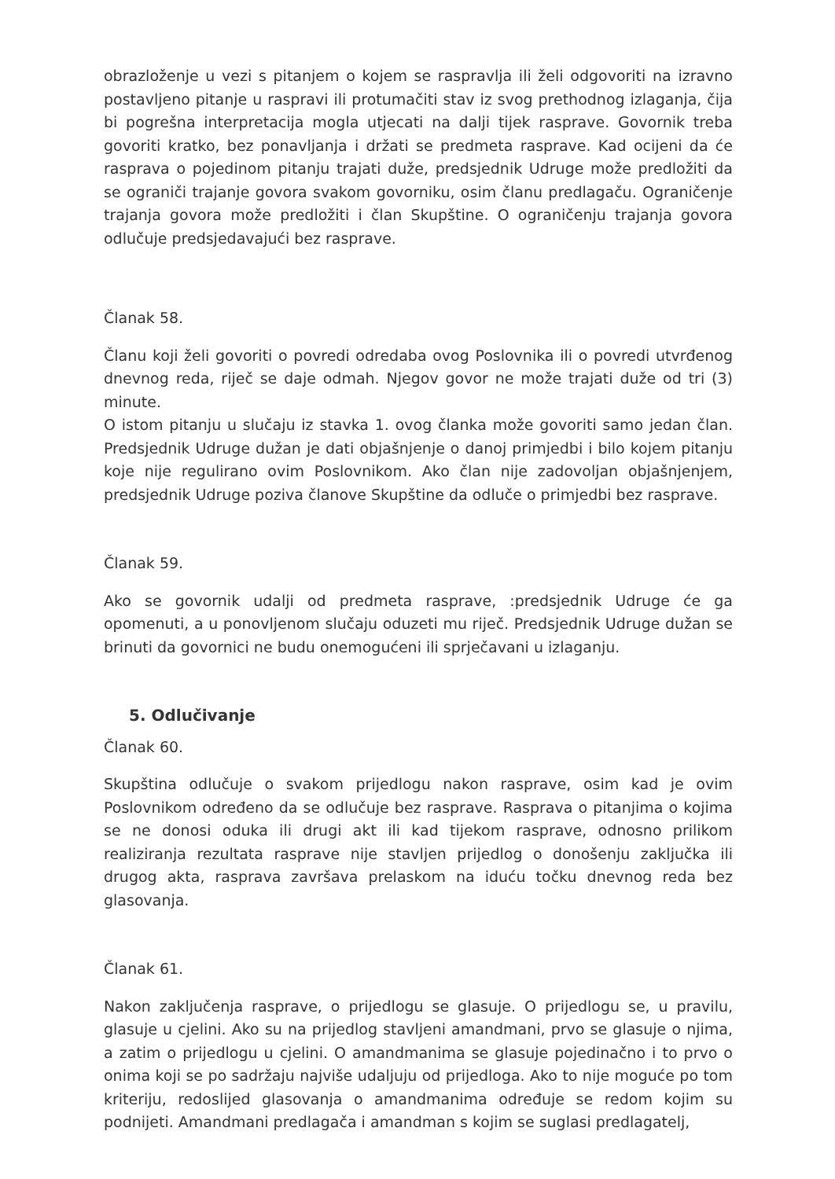obrazloženje u vezi s pitanjem o kojem se raspravlja ili želi odgovoriti na izravno postavljeno pitanje u raspravi ili protumačiti stav iz svog prethodnog izlaganja, čija bi pogrešna interpretacija mogla utjecati na dalji tijek rasprave. Govornik treba govoriti kratko, bez ponavljanja i držati se predmeta rasprave. Kad ocijeni da će rasprava o pojedinom pitanju trajati duže, predsjednik Udruge može predložiti da se ograniči trajanje govora svakom govorniku, osim članu predlagaču. Ograničenje trajanja govora može predložiti i član Skupštine. O ograničenju trajanja govora odlučuje predsjedavajući bez rasprave.
Članak 58.
Članu koji želi govoriti o povredi odredaba ovog Poslovnika ili o povredi utvrđenog dnevnog reda, riječ se daje odmah. Njegov govor ne može trajati duže od tri (3) minute.
O istom pitanju u slučaju iz stavka 1. ovog članka može govoriti samo jedan član. Predsjednik Udruge dužan je dati objašnjenje o danoj primjedbi i bilo kojem pitanju koje nije regulirano ovim Poslovnikom. Ako član nije zadovoljan objašnjenjem, predsjednik Udruge poziva članove Skupštine da odluče o primjedbi bez rasprave.
Članak 59.
Ako se govornik udalji od predmeta rasprave, :predsjednik Udruge će ga opomenuti, a u ponovljenom slučaju oduzeti mu riječ. Predsjednik Udruge dužan se brinuti da govornici ne budu onemogućeni ili sprječavani u izlaganju.
5. Odlučivanje
Članak 60.
Skupština odlučuje o svakom prijedlogu nakon rasprave, osim kad je ovim Poslovnikom određeno da se odlučuje bez rasprave. Rasprava o pitanjima o kojima se ne donosi oduka ili drugi akt ili kad tijekom rasprave, odnosno prilikom realiziranja rezultata rasprave nije stavljen prijedlog o donošenju zaključka ili drugog akta, rasprava završava prelaskom na iduću točku dnevnog reda bez glasovanja.
Članak 61.
Nakon zaključenja rasprave, o prijedlogu se glasuje. O prijedlogu se, u pravilu, glasuje u cjelini. Ako su na prijedlog stavljeni amandmani, prvo se glasuje o njima, a zatim o prijedlogu u cjelini. O amandmanima se glasuje pojedinačno i to prvo o onima koji se po sadržaju najviše udaljuju od prijedloga. Ako to nije moguće po tom kriteriju, redoslijed glasovanja o amandmanima određuje se redom kojim su podnijeti. Amandmani predlagača i amandman s kojim se suglasi predlagatelj,